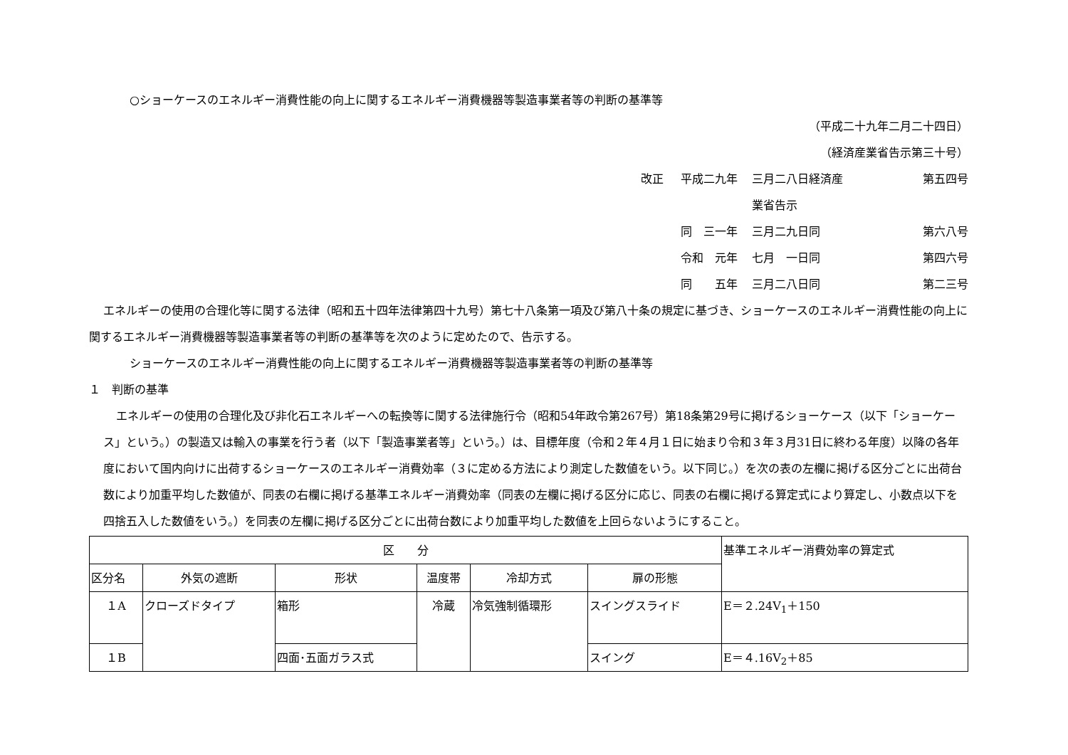○ショーケースのエネルギー消費性能の向上に関するエネルギー消費機器等製造事業者等の判断の基準等
（平成二十九年二月二十四日）
（経済産業省告示第三十号）
改正
平成二九年
三月二八日経済産業省告示
第五四号
同　三一年
三月二九日同
第六八号
令和　元年
七月　一日同
第四六号
同　　五年
三月二八日同
第二三号
エネルギーの使用の合理化等に関する法律（昭和五十四年法律第四十九号）第七十八条第一項及び第八十条の規定に基づき、ショーケースのエネルギー消費性能の向上に関するエネルギー消費機器等製造事業者等の判断の基準等を次のように定めたので、告示する。
ショーケースのエネルギー消費性能の向上に関するエネルギー消費機器等製造事業者等の判断の基準等
１　判断の基準
エネルギーの使用の合理化及び非化石エネルギーへの転換等に関する法律施行令（昭和54年政令第267号）第18条第29号に掲げるショーケース（以下「ショーケース」という。）の製造又は輸入の事業を行う者（以下「製造事業者等」という。）は、目標年度（令和２年４月１日に始まり令和３年３月31日に終わる年度）以降の各年度において国内向けに出荷するショーケースのエネルギー消費効率（３に定める方法により測定した数値をいう。以下同じ。）を次の表の左欄に掲げる区分ごとに出荷台数により加重平均した数値が、同表の右欄に掲げる基準エネルギー消費効率（同表の左欄に掲げる区分に応じ、同表の右欄に掲げる算定式により算定し、小数点以下を四捨五入した数値をいう。）を同表の左欄に掲げる区分ごとに出荷台数により加重平均した数値を上回らないようにすること。
| 区 分 | | | | | | 基準エネルギー消費効率の算定式 |
| --- | --- | --- | --- | --- | --- | --- |
| 区分名 | 外気の遮断 | 形状 | 温度帯 | 冷却方式 | 扉の形態 | |
| １A | クローズドタイプ | 箱形 | 冷蔵 | 冷気強制循環形 | スイングスライド | E＝２.24V<sub>1</sub>＋150 |
| １B | | 四面･五面ガラス式 | | | スイング | E＝４.16V<sub>2</sub>＋85 |